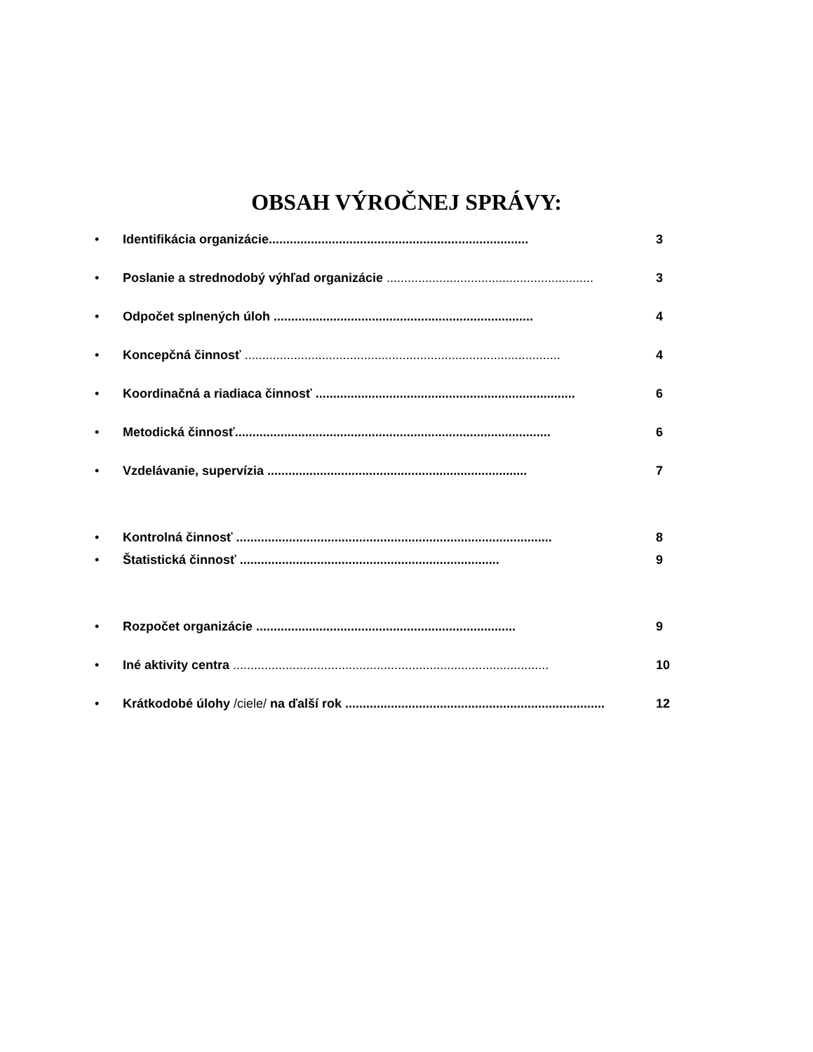OBSAH VÝROČNEJ SPRÁVY:
• Identifikácia organizácie.......................................................................... 3
• Poslanie a strednodobý výhľad organizácie ........................................................... 3
• Odpočet splnených úloh .......................................................................... 4
• Koncepčná činnosť .......................................................................................... 4
• Koordinačná a riadiaca činnosť .......................................................................... 6
• Metodická činnosť.......................................................................................... 6
• Vzdelávanie, supervízia .......................................................................... 7
• Kontrolná činnosť .......................................................................................... 8
• Štatistická činnosť .......................................................................... 9
• Rozpočet organizácie .......................................................................... 9
• Iné aktivity centra .......................................................................................... 10
• Krátkodobé úlohy /ciele/ na ďalší rok .......................................................................... 12